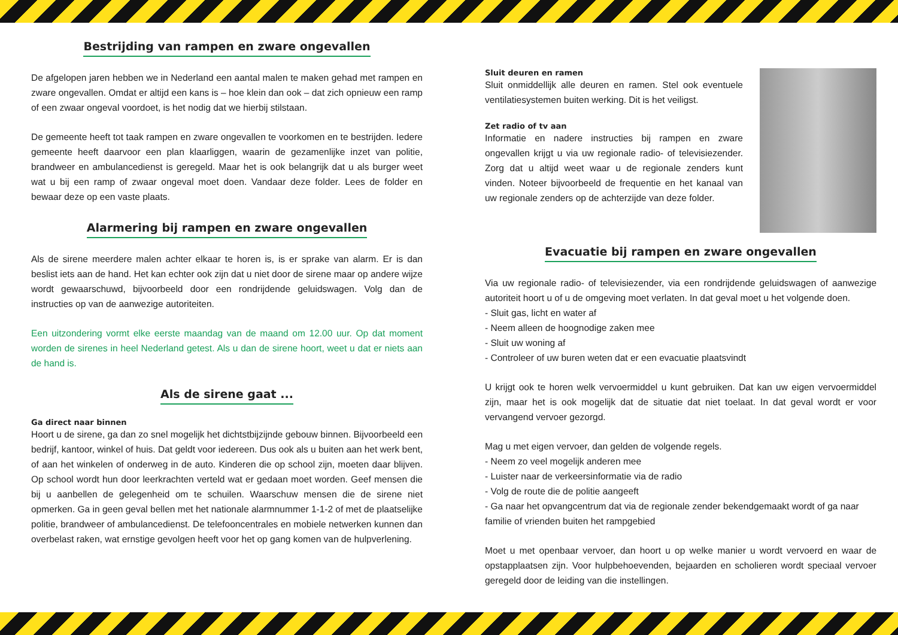Bestrijding van rampen en zware ongevallen
De afgelopen jaren hebben we in Nederland een aantal malen te maken gehad met rampen en zware ongevallen. Omdat er altijd een kans is – hoe klein dan ook – dat zich opnieuw een ramp of een zwaar ongeval voordoet, is het nodig dat we hierbij stilstaan.
De gemeente heeft tot taak rampen en zware ongevallen te voorkomen en te bestrijden. Iedere gemeente heeft daarvoor een plan klaarliggen, waarin de gezamenlijke inzet van politie, brandweer en ambulancedienst is geregeld. Maar het is ook belangrijk dat u als burger weet wat u bij een ramp of zwaar ongeval moet doen. Vandaar deze folder. Lees de folder en bewaar deze op een vaste plaats.
Alarmering bij rampen en zware ongevallen
Als de sirene meerdere malen achter elkaar te horen is, is er sprake van alarm. Er is dan beslist iets aan de hand. Het kan echter ook zijn dat u niet door de sirene maar op andere wijze wordt gewaarschuwd, bijvoorbeeld door een rondrijdende geluidswagen. Volg dan de instructies op van de aanwezige autoriteiten.
Een uitzondering vormt elke eerste maandag van de maand om 12.00 uur. Op dat moment worden de sirenes in heel Nederland getest. Als u dan de sirene hoort, weet u dat er niets aan de hand is.
Als de sirene gaat ...
Ga direct naar binnen
Hoort u de sirene, ga dan zo snel mogelijk het dichtstbijzijnde gebouw binnen. Bijvoorbeeld een bedrijf, kantoor, winkel of huis. Dat geldt voor iedereen. Dus ook als u buiten aan het werk bent, of aan het winkelen of onderweg in de auto. Kinderen die op school zijn, moeten daar blijven. Op school wordt hun door leerkrachten verteld wat er gedaan moet worden. Geef mensen die bij u aanbellen de gelegenheid om te schuilen. Waarschuw mensen die de sirene niet opmerken. Ga in geen geval bellen met het nationale alarmnummer 1-1-2 of met de plaatselijke politie, brandweer of ambulancedienst. De telefooncentrales en mobiele netwerken kunnen dan overbelast raken, wat ernstige gevolgen heeft voor het op gang komen van de hulpverlening.
Sluit deuren en ramen
Sluit onmiddellijk alle deuren en ramen. Stel ook eventuele ventilatiesystemen buiten werking. Dit is het veiligst.
Zet radio of tv aan
Informatie en nadere instructies bij rampen en zware ongevallen krijgt u via uw regionale radio- of televisiezender. Zorg dat u altijd weet waar u de regionale zenders kunt vinden. Noteer bijvoorbeeld de frequentie en het kanaal van uw regionale zenders op de achterzijde van deze folder.
Evacuatie bij rampen en zware ongevallen
Via uw regionale radio- of televisiezender, via een rondrijdende geluidswagen of aanwezige autoriteit hoort u of u de omgeving moet verlaten. In dat geval moet u het volgende doen.
- Sluit gas, licht en water af
- Neem alleen de hoognodige zaken mee
- Sluit uw woning af
- Controleer of uw buren weten dat er een evacuatie plaatsvindt
U krijgt ook te horen welk vervoermiddel u kunt gebruiken. Dat kan uw eigen vervoermiddel zijn, maar het is ook mogelijk dat de situatie dat niet toelaat. In dat geval wordt er voor vervangend vervoer gezorgd.
Mag u met eigen vervoer, dan gelden de volgende regels.
- Neem zo veel mogelijk anderen mee
- Luister naar de verkeersinformatie via de radio
- Volg de route die de politie aangeeft
- Ga naar het opvangcentrum dat via de regionale zender bekendgemaakt wordt of ga naar familie of vrienden buiten het rampgebied
Moet u met openbaar vervoer, dan hoort u op welke manier u wordt vervoerd en waar de opstapplaatsen zijn. Voor hulpbehoevenden, bejaarden en scholieren wordt speciaal vervoer geregeld door de leiding van die instellingen.